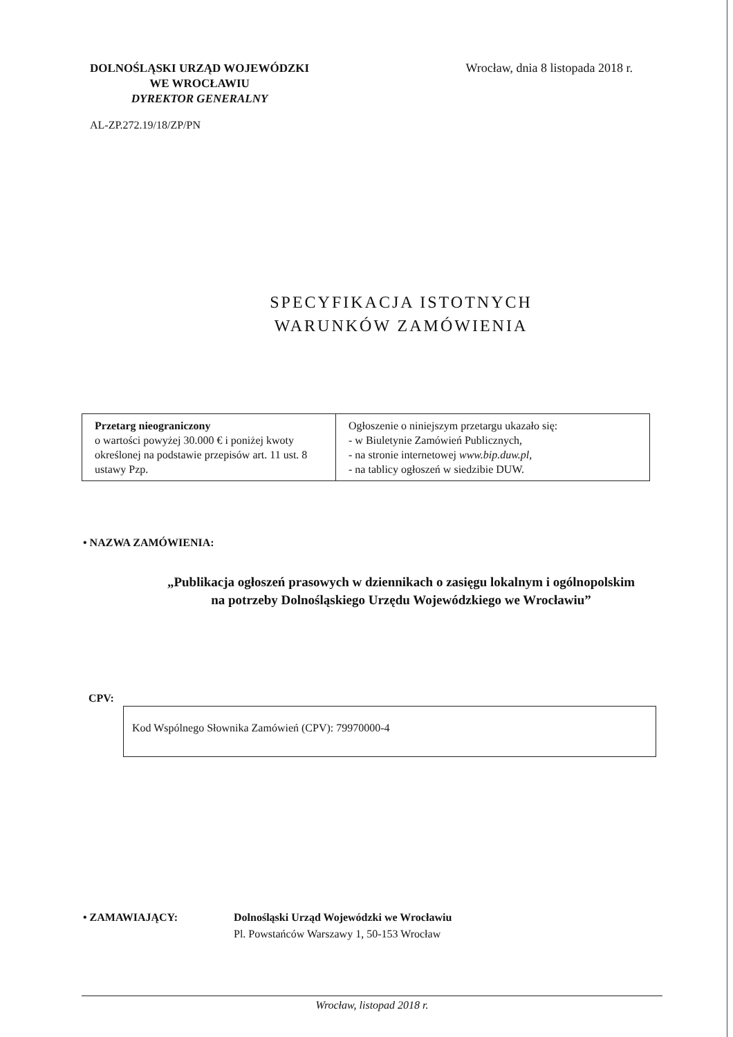DOLNOŚLĄSKI URZĄD WOJEWÓDZKI
WE WROCŁAWIU
DYREKTOR GENERALNY
Wrocław, dnia 8 listopada 2018 r.
AL-ZP.272.19/18/ZP/PN
SPECYFIKACJA ISTOTNYCH
WARUNKÓW ZAMÓWIENIA
| Przetarg nieograniczony o wartości powyżej 30.000 € i poniżej kwoty określonej na podstawie przepisów art. 11 ust. 8 ustawy Pzp. | Ogłoszenie o niniejszym przetargu ukazało się: - w Biuletynie Zamówień Publicznych, - na stronie internetowej www.bip.duw.pl, - na tablicy ogłoszeń w siedzibie DUW. |
• NAZWA ZAMÓWIENIA:
„Publikacja ogłoszeń prasowych w dziennikach o zasięgu lokalnym i ogólnopolskim
na potrzeby Dolnośląskiego Urzędu Wojewódzkiego we Wrocławiu”
CPV:
Kod Wspólnego Słownika Zamówień (CPV): 79970000-4
• ZAMAWIAJĄCY: Dolnośląski Urząd Wojewódzki we Wrocławiu
Pl. Powstańców Warszawy 1, 50-153 Wrocław
Wrocław, listopad 2018 r.